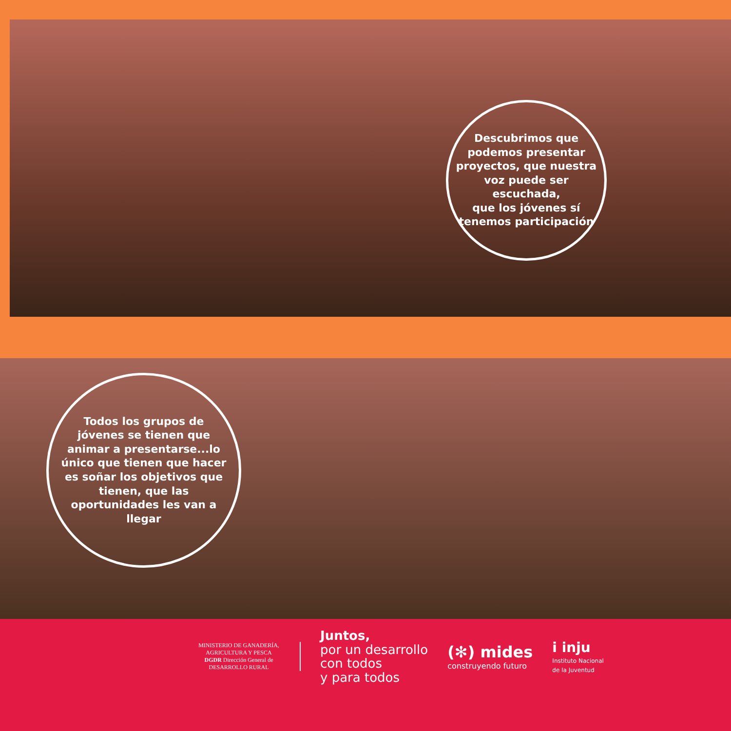Descubrimos que
podemos presentar
proyectos, que nuestra
voz puede ser escuchada,
que los jóvenes sí
tenemos participación
Todos los grupos de
jóvenes se tienen que
animar a presentarse...lo
único que tienen que hacer
es soñar los objetivos que
tienen, que las
oportunidades les van a
llegar
MINISTERIO DE GANADERÍA,
AGRICULTURA Y PESCA
DGDR Dirección General de DESARROLLO RURAL
Juntos,
por un desarrollo
con todos
y para todos
(✻) mides
construyendo futuro
i inju
Instituto Nacional
de la Juventud